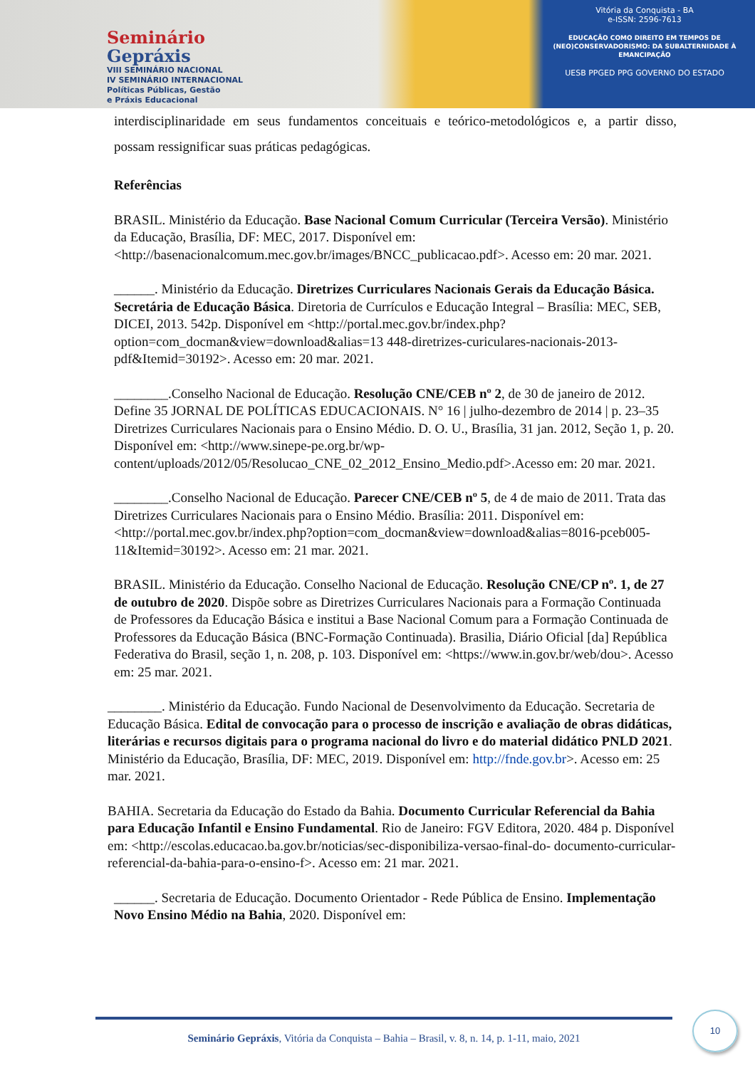Seminário
Gepráxis
VIII SEMINÁRIO NACIONAL
IV SEMINÁRIO INTERNACIONAL
Políticas Públicas, Gestão
e Práxis Educacional
Vitória da Conquista - BA
e-ISSN: 2596-7613
EDUCAÇÃO COMO DIREITO EM TEMPOS DE (NEO)CONSERVADORISMO: DA SUBALTERNIDADE À EMANCIPAÇÃO
UESB PPGED PPG GOVERNO DO ESTADO
interdisciplinaridade em seus fundamentos conceituais e teórico-metodológicos e, a partir disso, possam ressignificar suas práticas pedagógicas.
Referências
BRASIL. Ministério da Educação. Base Nacional Comum Curricular (Terceira Versão). Ministério da Educação, Brasília, DF: MEC, 2017. Disponível em: <http://basenacionalcomum.mec.gov.br/images/BNCC_publicacao.pdf>. Acesso em: 20 mar. 2021.
______. Ministério da Educação. Diretrizes Curriculares Nacionais Gerais da Educação Básica. Secretária de Educação Básica. Diretoria de Currículos e Educação Integral – Brasília: MEC, SEB, DICEI, 2013. 542p. Disponível em <http://portal.mec.gov.br/index.php?option=com_docman&view=download&alias=13 448-diretrizes-curiculares-nacionais-2013-pdf&Itemid=30192>. Acesso em: 20 mar. 2021.
________.Conselho Nacional de Educação. Resolução CNE/CEB nº 2, de 30 de janeiro de 2012. Define 35 JORNAL DE POLÍTICAS EDUCACIONAIS. N° 16 | julho-dezembro de 2014 | p. 23–35 Diretrizes Curriculares Nacionais para o Ensino Médio. D. O. U., Brasília, 31 jan. 2012, Seção 1, p. 20. Disponível em: <http://www.sinepe-pe.org.br/wp-content/uploads/2012/05/Resolucao_CNE_02_2012_Ensino_Medio.pdf>.Acesso em: 20 mar. 2021.
________.Conselho Nacional de Educação. Parecer CNE/CEB nº 5, de 4 de maio de 2011. Trata das Diretrizes Curriculares Nacionais para o Ensino Médio. Brasília: 2011. Disponível em: <http://portal.mec.gov.br/index.php?option=com_docman&view=download&alias=8016-pceb005-11&Itemid=30192>. Acesso em: 21 mar. 2021.
BRASIL. Ministério da Educação. Conselho Nacional de Educação. Resolução CNE/CP nº. 1, de 27 de outubro de 2020. Dispõe sobre as Diretrizes Curriculares Nacionais para a Formação Continuada de Professores da Educação Básica e institui a Base Nacional Comum para a Formação Continuada de Professores da Educação Básica (BNC-Formação Continuada). Brasilia, Diário Oficial [da] República Federativa do Brasil, seção 1, n. 208, p. 103. Disponível em: <https://www.in.gov.br/web/dou>. Acesso em: 25 mar. 2021.
________. Ministério da Educação. Fundo Nacional de Desenvolvimento da Educação. Secretaria de Educação Básica. Edital de convocação para o processo de inscrição e avaliação de obras didáticas, literárias e recursos digitais para o programa nacional do livro e do material didático PNLD 2021. Ministério da Educação, Brasília, DF: MEC, 2019. Disponível em: http://fnde.gov.br>. Acesso em: 25 mar. 2021.
BAHIA. Secretaria da Educação do Estado da Bahia. Documento Curricular Referencial da Bahia para Educação Infantil e Ensino Fundamental. Rio de Janeiro: FGV Editora, 2020. 484 p. Disponível em: <http://escolas.educacao.ba.gov.br/noticias/sec-disponibiliza-versao-final-do- documento-curricular-referencial-da-bahia-para-o-ensino-f>. Acesso em: 21 mar. 2021.
______. Secretaria de Educação. Documento Orientador - Rede Pública de Ensino. Implementação Novo Ensino Médio na Bahia, 2020. Disponível em:
Seminário Gepráxis, Vitória da Conquista – Bahia – Brasil, v. 8, n. 14, p. 1-11, maio, 2021
10